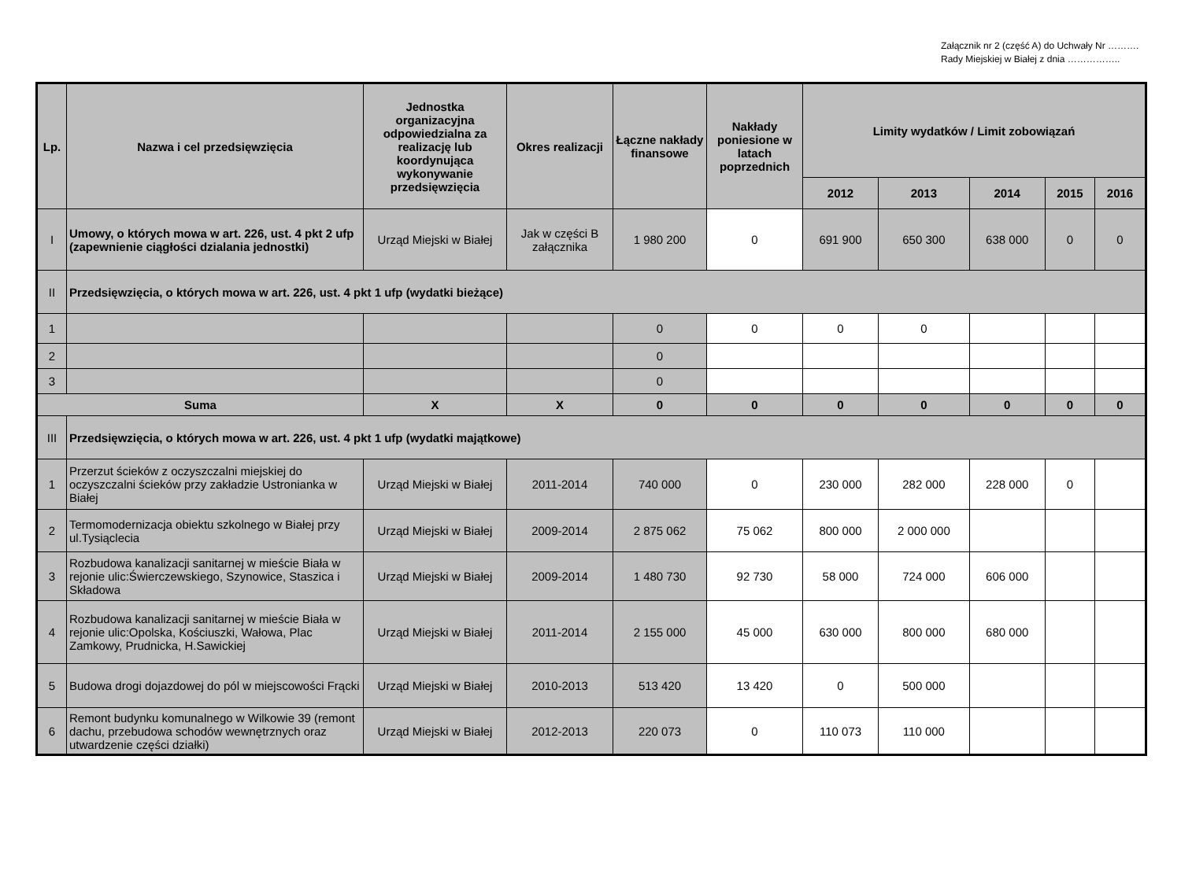Załącznik nr 2 (część A) do Uchwały Nr ………. Rady Miejskiej w Białej z dnia ……………..
| Lp. | Nazwa i cel przedsięwzięcia | Jednostka organizacyjna odpowiedzialna za realizację lub koordynująca wykonywanie przedsięwzięcia | Okres realizacji | Łączne nakłady finansowe | Nakłady poniesione w latach poprzednich | Limity wydatków / Limit zobowiązań | | | | |
| --- | --- | --- | --- | --- | --- | --- | --- | --- | --- | --- |
| | | | | | | 2012 | 2013 | 2014 | 2015 | 2016 |
| I | Umowy, o których mowa w art. 226, ust. 4 pkt 2 ufp (zapewnienie ciągłości dzialania jednostki) | Urząd Miejski w Białej | Jak w części B załącznika | 1 980 200 | 0 | 691 900 | 650 300 | 638 000 | 0 | 0 |
| II | Przedsięwzięcia, o których mowa w art. 226, ust. 4 pkt 1 ufp (wydatki bieżące) | | | | | | | | | |
| 1 | | | | 0 | 0 | 0 | 0 | | | |
| 2 | | | | 0 | | | | | | |
| 3 | | | | 0 | | | | | | |
| Suma | | X | X | 0 | 0 | 0 | 0 | 0 | 0 | 0 |
| III | Przedsięwzięcia, o których mowa w art. 226, ust. 4 pkt 1 ufp (wydatki majątkowe) | | | | | | | | | |
| 1 | Przerzut ścieków z oczyszczalni miejskiej do oczyszczalni ścieków przy zakładzie Ustronianka w Białej | Urząd Miejski w Białej | 2011-2014 | 740 000 | 0 | 230 000 | 282 000 | 228 000 | 0 | |
| 2 | Termomodernizacja obiektu szkolnego w Białej przy ul.Tysiąclecia | Urząd Miejski w Białej | 2009-2014 | 2 875 062 | 75 062 | 800 000 | 2 000 000 | | | |
| 3 | Rozbudowa kanalizacji sanitarnej w mieście Biała w rejonie ulic:Świerczewskiego, Szynowice, Staszica i Składowa | Urząd Miejski w Białej | 2009-2014 | 1 480 730 | 92 730 | 58 000 | 724 000 | 606 000 | | |
| 4 | Rozbudowa kanalizacji sanitarnej w mieście Biała w rejonie ulic:Opolska, Kościuszki, Wałowa, Plac Zamkowy, Prudnicka, H.Sawickiej | Urząd Miejski w Białej | 2011-2014 | 2 155 000 | 45 000 | 630 000 | 800 000 | 680 000 | | |
| 5 | Budowa drogi dojazdowej do pól w miejscowości Frącki | Urząd Miejski w Białej | 2010-2013 | 513 420 | 13 420 | 0 | 500 000 | | | |
| 6 | Remont budynku komunalnego w Wilkowie 39 (remont dachu, przebudowa schodów wewnętrznych oraz utwardzenie części działki) | Urząd Miejski w Białej | 2012-2013 | 220 073 | 0 | 110 073 | 110 000 | | | |